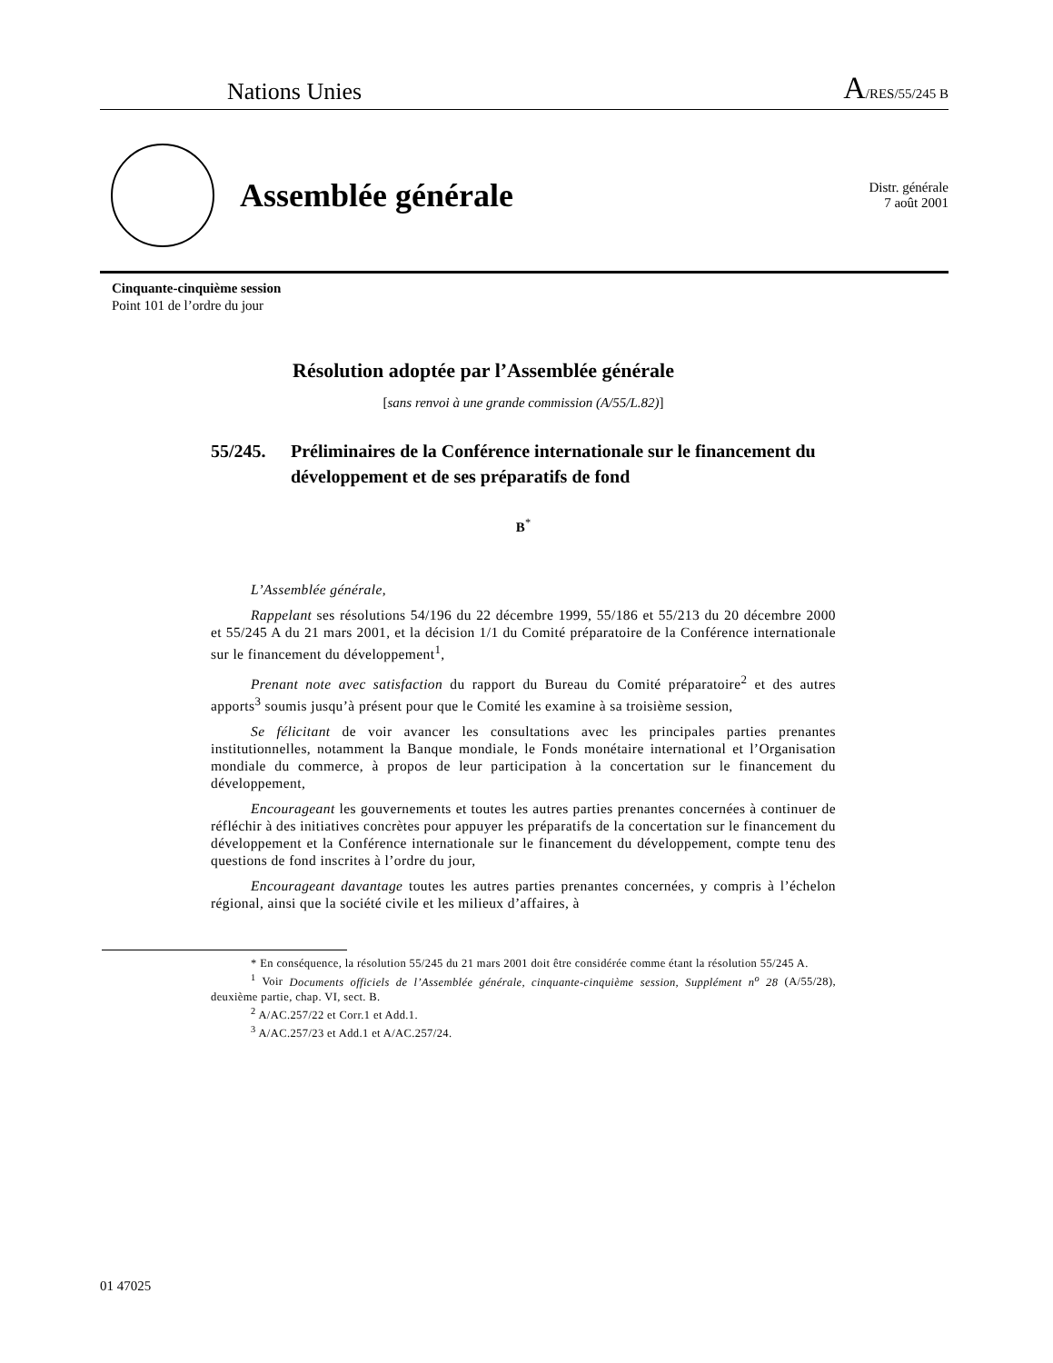Nations Unies
A/RES/55/245 B
Assemblée générale
Distr. générale
7 août 2001
Cinquante-cinquième session
Point 101 de l’ordre du jour
Résolution adoptée par l’Assemblée générale
[sans renvoi à une grande commission (A/55/L.82)]
55/245. Préliminaires de la Conférence internationale sur le financement du développement et de ses préparatifs de fond
B<sup>*</sup>
L’Assemblée générale,
Rappelant ses résolutions 54/196 du 22 décembre 1999, 55/186 et 55/213 du 20 décembre 2000 et 55/245 A du 21 mars 2001, et la décision 1/1 du Comité préparatoire de la Conférence internationale sur le financement du développement<sup>1</sup>,
Prenant note avec satisfaction du rapport du Bureau du Comité préparatoire<sup>2</sup> et des autres apports<sup>3</sup> soumis jusqu’à présent pour que le Comité les examine à sa troisième session,
Se félicitant de voir avancer les consultations avec les principales parties prenantes institutionnelles, notamment la Banque mondiale, le Fonds monétaire international et l’Organisation mondiale du commerce, à propos de leur participation à la concertation sur le financement du développement,
Encourageant les gouvernements et toutes les autres parties prenantes concernées à continuer de réfléchir à des initiatives concrètes pour appuyer les préparatifs de la concertation sur le financement du développement et la Conférence internationale sur le financement du développement, compte tenu des questions de fond inscrites à l’ordre du jour,
Encourageant davantage toutes les autres parties prenantes concernées, y compris à l’échelon régional, ainsi que la société civile et les milieux d’affaires, à
* En conséquence, la résolution 55/245 du 21 mars 2001 doit être considérée comme étant la résolution 55/245 A.
<sup>1</sup> Voir Documents officiels de l’Assemblée générale, cinquante-cinquième session, Supplément n<sup>o</sup> 28 (A/55/28), deuxième partie, chap. VI, sect. B.
<sup>2</sup> A/AC.257/22 et Corr.1 et Add.1.
<sup>3</sup> A/AC.257/23 et Add.1 et A/AC.257/24.
01 47025